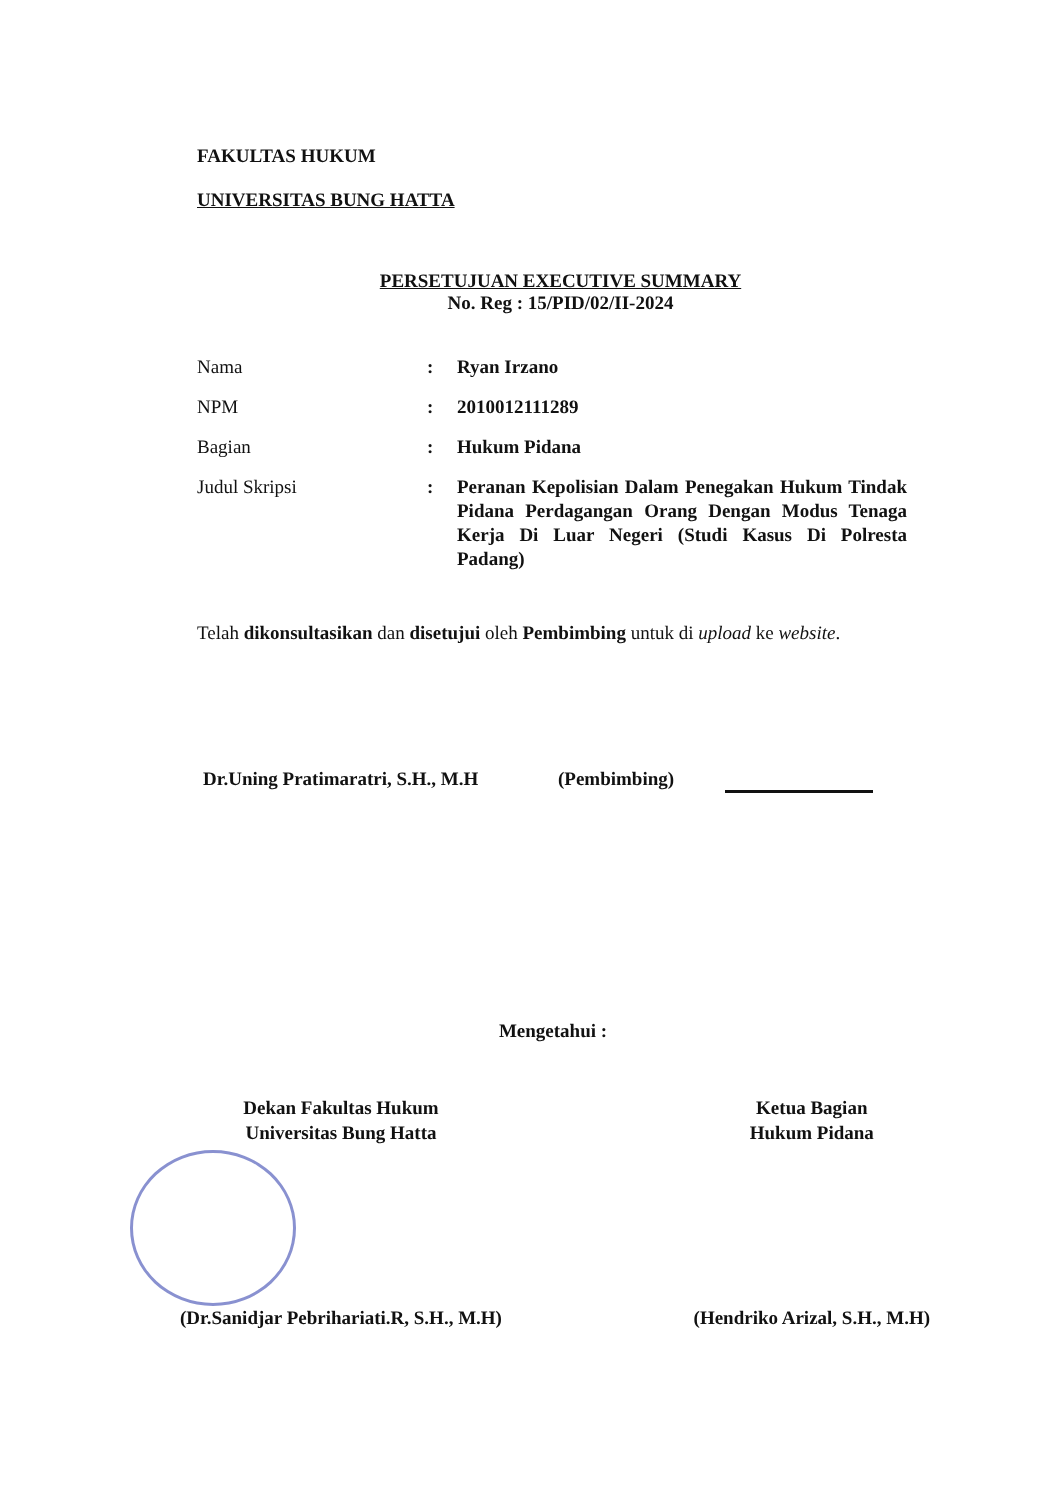FAKULTAS HUKUM
UNIVERSITAS BUNG HATTA
PERSETUJUAN EXECUTIVE SUMMARY
No. Reg : 15/PID/02/II-2024
| Nama | : | Ryan Irzano |
| NPM | : | 2010012111289 |
| Bagian | : | Hukum Pidana |
| Judul Skripsi | : | Peranan Kepolisian Dalam Penegakan Hukum Tindak Pidana Perdagangan Orang Dengan Modus Tenaga Kerja Di Luar Negeri (Studi Kasus Di Polresta Padang) |
Telah dikonsultasikan dan disetujui oleh Pembimbing untuk di upload ke website.
Dr.Uning Pratimaratri, S.H., M.H (Pembimbing)
Mengetahui :
Dekan Fakultas Hukum
Universitas Bung Hatta
(Dr.Sanidjar Pebrihariati.R, S.H., M.H)
Ketua Bagian
Hukum Pidana
(Hendriko Arizal, S.H., M.H)